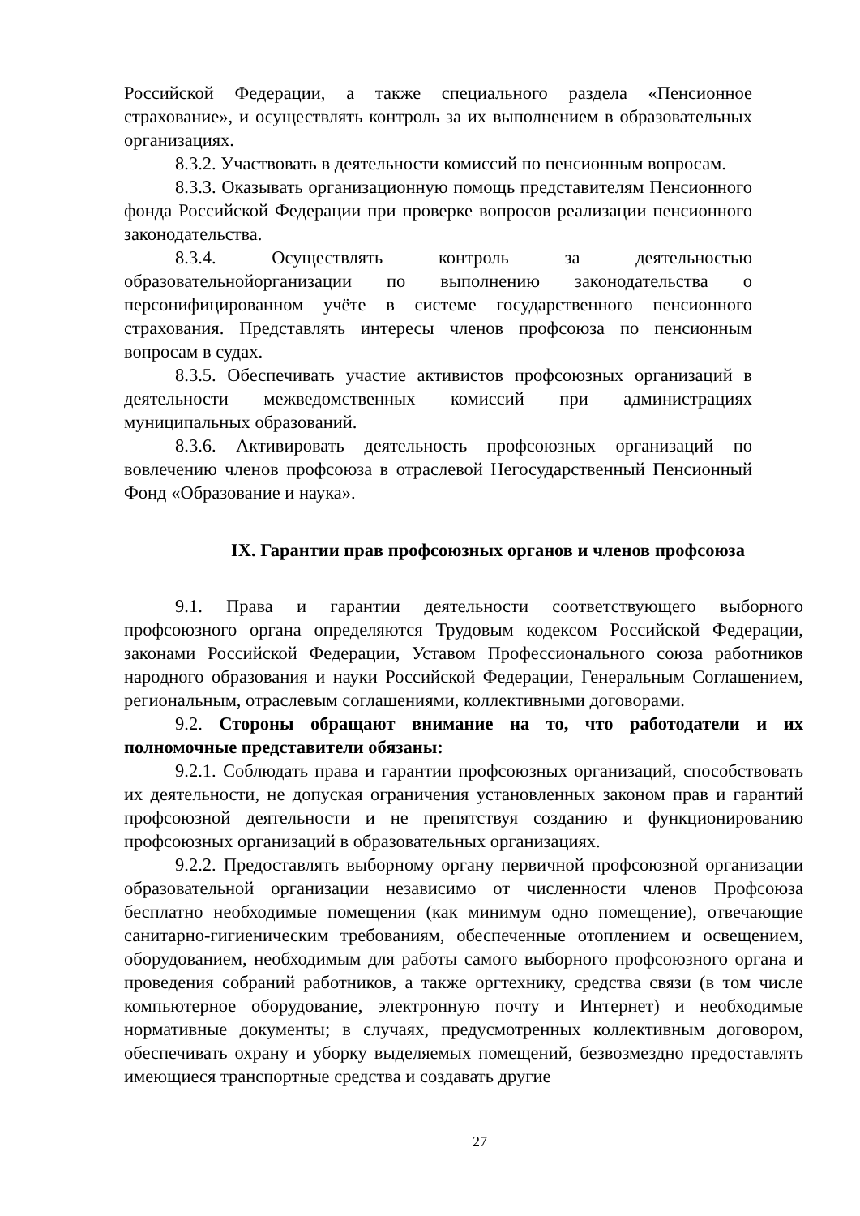Российской Федерации, а также специального раздела «Пенсионное страхование», и осуществлять контроль за их выполнением в образовательных организациях.
8.3.2. Участвовать в деятельности комиссий по пенсионным вопросам.
8.3.3. Оказывать организационную помощь представителям Пенсионного фонда Российской Федерации при проверке вопросов реализации пенсионного законодательства.
8.3.4. Осуществлять контроль за деятельностью образовательнойорганизации по выполнению законодательства о персонифицированном учёте в системе государственного пенсионного страхования. Представлять интересы членов профсоюза по пенсионным вопросам в судах.
8.3.5. Обеспечивать участие активистов профсоюзных организаций в деятельности межведомственных комиссий при администрациях муниципальных образований.
8.3.6. Активировать деятельность профсоюзных организаций по вовлечению членов профсоюза в отраслевой Негосударственный Пенсионный Фонд «Образование и наука».
IX. Гарантии прав профсоюзных органов и членов профсоюза
9.1. Права и гарантии деятельности соответствующего выборного профсоюзного органа определяются Трудовым кодексом Российской Федерации, законами Российской Федерации, Уставом Профессионального союза работников народного образования и науки Российской Федерации, Генеральным Соглашением, региональным, отраслевым соглашениями, коллективными договорами.
9.2. Стороны обращают внимание на то, что работодатели и их полномочные представители обязаны:
9.2.1. Соблюдать права и гарантии профсоюзных организаций, способствовать их деятельности, не допуская ограничения установленных законом прав и гарантий профсоюзной деятельности и не препятствуя созданию и функционированию профсоюзных организаций в образовательных организациях.
9.2.2. Предоставлять выборному органу первичной профсоюзной организации образовательной организации независимо от численности членов Профсоюза бесплатно необходимые помещения (как минимум одно помещение), отвечающие санитарно-гигиеническим требованиям, обеспеченные отоплением и освещением, оборудованием, необходимым для работы самого выборного профсоюзного органа и проведения собраний работников, а также оргтехнику, средства связи (в том числе компьютерное оборудование, электронную почту и Интернет) и необходимые нормативные документы; в случаях, предусмотренных коллективным договором, обеспечивать охрану и уборку выделяемых помещений, безвозмездно предоставлять имеющиеся транспортные средства и создавать другие
27